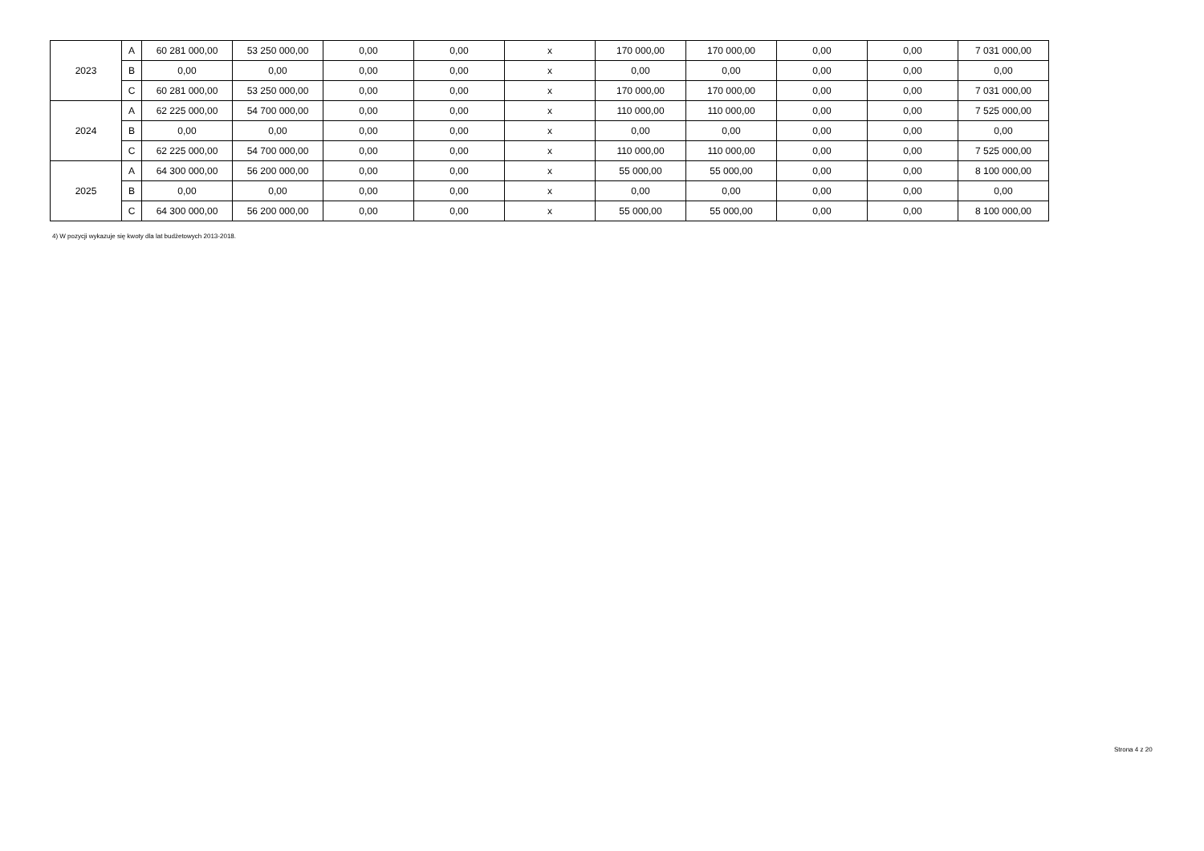| 2023 | A | 60 281 000,00 | 53 250 000,00 | 0,00 | 0,00 | x | 170 000,00 | 170 000,00 | 0,00 | 0,00 | 7 031 000,00 |
| | B | 0,00 | 0,00 | 0,00 | 0,00 | x | 0,00 | 0,00 | 0,00 | 0,00 | 0,00 |
| | C | 60 281 000,00 | 53 250 000,00 | 0,00 | 0,00 | x | 170 000,00 | 170 000,00 | 0,00 | 0,00 | 7 031 000,00 |
| 2024 | A | 62 225 000,00 | 54 700 000,00 | 0,00 | 0,00 | x | 110 000,00 | 110 000,00 | 0,00 | 0,00 | 7 525 000,00 |
| | B | 0,00 | 0,00 | 0,00 | 0,00 | x | 0,00 | 0,00 | 0,00 | 0,00 | 0,00 |
| | C | 62 225 000,00 | 54 700 000,00 | 0,00 | 0,00 | x | 110 000,00 | 110 000,00 | 0,00 | 0,00 | 7 525 000,00 |
| 2025 | A | 64 300 000,00 | 56 200 000,00 | 0,00 | 0,00 | x | 55 000,00 | 55 000,00 | 0,00 | 0,00 | 8 100 000,00 |
| | B | 0,00 | 0,00 | 0,00 | 0,00 | x | 0,00 | 0,00 | 0,00 | 0,00 | 0,00 |
| | C | 64 300 000,00 | 56 200 000,00 | 0,00 | 0,00 | x | 55 000,00 | 55 000,00 | 0,00 | 0,00 | 8 100 000,00 |
4) W pozycji wykazuje się kwoty dla lat budżetowych 2013-2018.
Strona 4 z 20